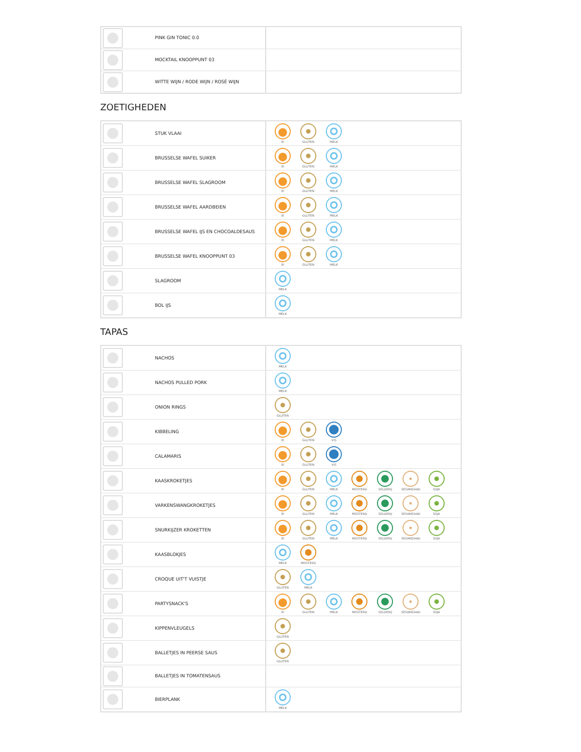| | PINK GIN TONIC 0.0 | |
| | MOCKTAIL KNOOPPUNT 03 | |
| | WITTE WIJN / RODE WIJN / ROSÉ WIJN | |
ZOETIGHEDEN
| | | STUK VLAAI | EI GLUTEN MELK |
| | | BRUSSELSE WAFEL SUIKER | EI GLUTEN MELK |
| | | BRUSSELSE WAFEL SLAGROOM | EI GLUTEN MELK |
| | | BRUSSELSE WAFEL AARDBEIEN | EI GLUTEN MELK |
| | | BRUSSELSE WAFEL IJS EN CHOCOALDESAUS | EI GLUTEN MELK |
| | | BRUSSELSE WAFEL KNOOPPUNT 03 | EI GLUTEN MELK |
| | | SLAGROOM | MELK |
| | | BOL IJS | MELK |
TAPAS
| | | NACHOS | MELK |
| | | NACHOS PULLED PORK | MELK |
| | | ONION RINGS | GLUTEN |
| | | KIBBELING | EI GLUTEN VIS |
| | | CALAMARIS | EI GLUTEN VIS |
| | | KAASKROKETJES | EI GLUTEN MELK MOSTERD SELDERIJ SESAMZAAD SOJA |
| | | VARKENSWANGKROKETJES | EI GLUTEN MELK MOSTERD SELDERIJ SESAMZAAD SOJA |
| | | SNURKIJZER KROKETTEN | EI GLUTEN MELK MOSTERD SELDERIJ SESAMZAAD SOJA |
| | | KAASBLOKJES | MELK MOSTERD |
| | | CROQUE UIT'T VUISTJE | GLUTEN MELK |
| | | PARTYSNACK'S | EI GLUTEN MELK MOSTERD SELDERIJ SESAMZAAD SOJA |
| | | KIPPENVLEUGELS | GLUTEN |
| | | BALLETJES IN PEERSE SAUS | GLUTEN |
| | | BALLETJES IN TOMATENSAUS | |
| | | BIERPLANK | MELK |